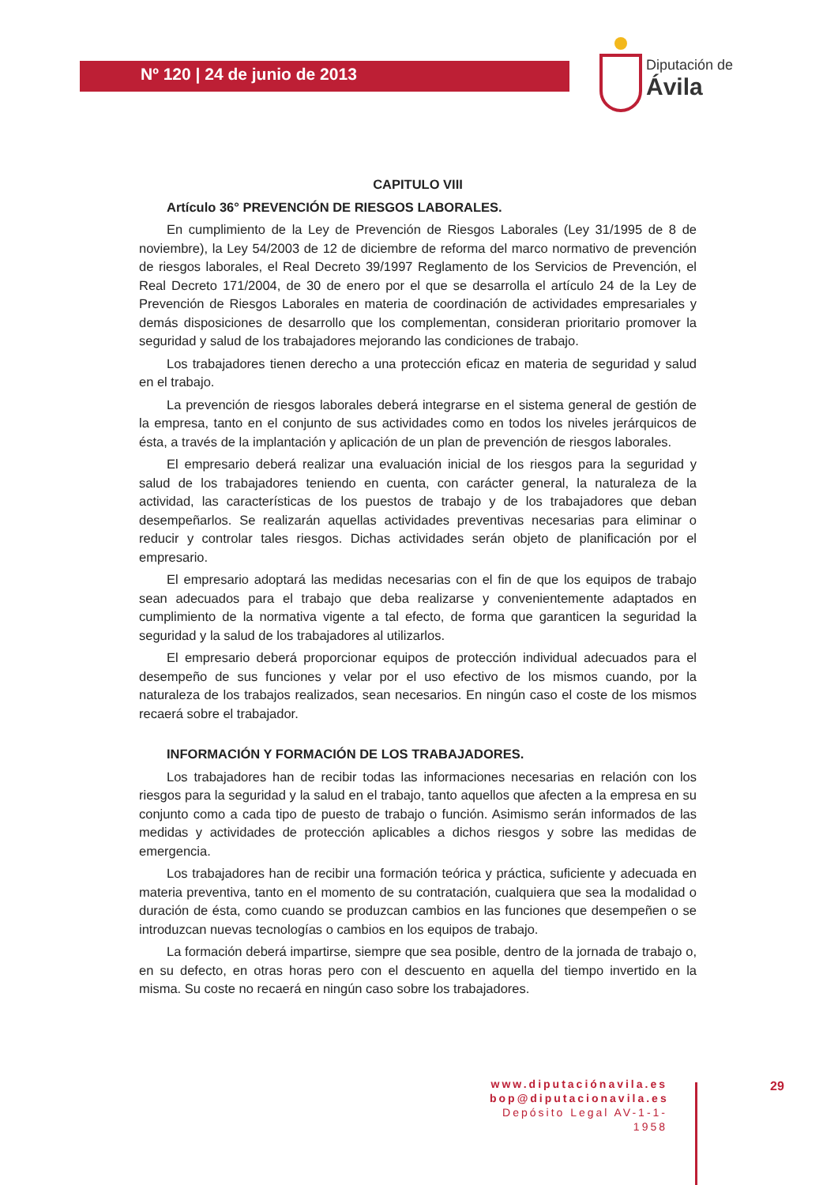Nº 120 | 24 de junio de 2013
Diputación de Ávila
CAPITULO VIII
Artículo 36° PREVENCIÓN DE RIESGOS LABORALES.
En cumplimiento de la Ley de Prevención de Riesgos Laborales (Ley 31/1995 de 8 de noviembre), la Ley 54/2003 de 12 de diciembre de reforma del marco normativo de prevención de riesgos laborales, el Real Decreto 39/1997 Reglamento de los Servicios de Prevención, el Real Decreto 171/2004, de 30 de enero por el que se desarrolla el artículo 24 de la Ley de Prevención de Riesgos Laborales en materia de coordinación de actividades empresariales y demás disposiciones de desarrollo que los complementan, consideran prioritario promover la seguridad y salud de los trabajadores mejorando las condiciones de trabajo.
Los trabajadores tienen derecho a una protección eficaz en materia de seguridad y salud en el trabajo.
La prevención de riesgos laborales deberá integrarse en el sistema general de gestión de la empresa, tanto en el conjunto de sus actividades como en todos los niveles jerárquicos de ésta, a través de la implantación y aplicación de un plan de prevención de riesgos laborales.
El empresario deberá realizar una evaluación inicial de los riesgos para la seguridad y salud de los trabajadores teniendo en cuenta, con carácter general, la naturaleza de la actividad, las características de los puestos de trabajo y de los trabajadores que deban desempeñarlos. Se realizarán aquellas actividades preventivas necesarias para eliminar o reducir y controlar tales riesgos. Dichas actividades serán objeto de planificación por el empresario.
El empresario adoptará las medidas necesarias con el fin de que los equipos de trabajo sean adecuados para el trabajo que deba realizarse y convenientemente adaptados en cumplimiento de la normativa vigente a tal efecto, de forma que garanticen la seguridad la seguridad y la salud de los trabajadores al utilizarlos.
El empresario deberá proporcionar equipos de protección individual adecuados para el desempeño de sus funciones y velar por el uso efectivo de los mismos cuando, por la naturaleza de los trabajos realizados, sean necesarios. En ningún caso el coste de los mismos recaerá sobre el trabajador.
INFORMACIÓN Y FORMACIÓN DE LOS TRABAJADORES.
Los trabajadores han de recibir todas las informaciones necesarias en relación con los riesgos para la seguridad y la salud en el trabajo, tanto aquellos que afecten a la empresa en su conjunto como a cada tipo de puesto de trabajo o función. Asimismo serán informados de las medidas y actividades de protección aplicables a dichos riesgos y sobre las medidas de emergencia.
Los trabajadores han de recibir una formación teórica y práctica, suficiente y adecuada en materia preventiva, tanto en el momento de su contratación, cualquiera que sea la modalidad o duración de ésta, como cuando se produzcan cambios en las funciones que desempeñen o se introduzcan nuevas tecnologías o cambios en los equipos de trabajo.
La formación deberá impartirse, siempre que sea posible, dentro de la jornada de trabajo o, en su defecto, en otras horas pero con el descuento en aquella del tiempo invertido en la misma. Su coste no recaerá en ningún caso sobre los trabajadores.
www.diputaciónavila.es
bop@diputacionavila.es
Depósito Legal AV-1-1-1958
29